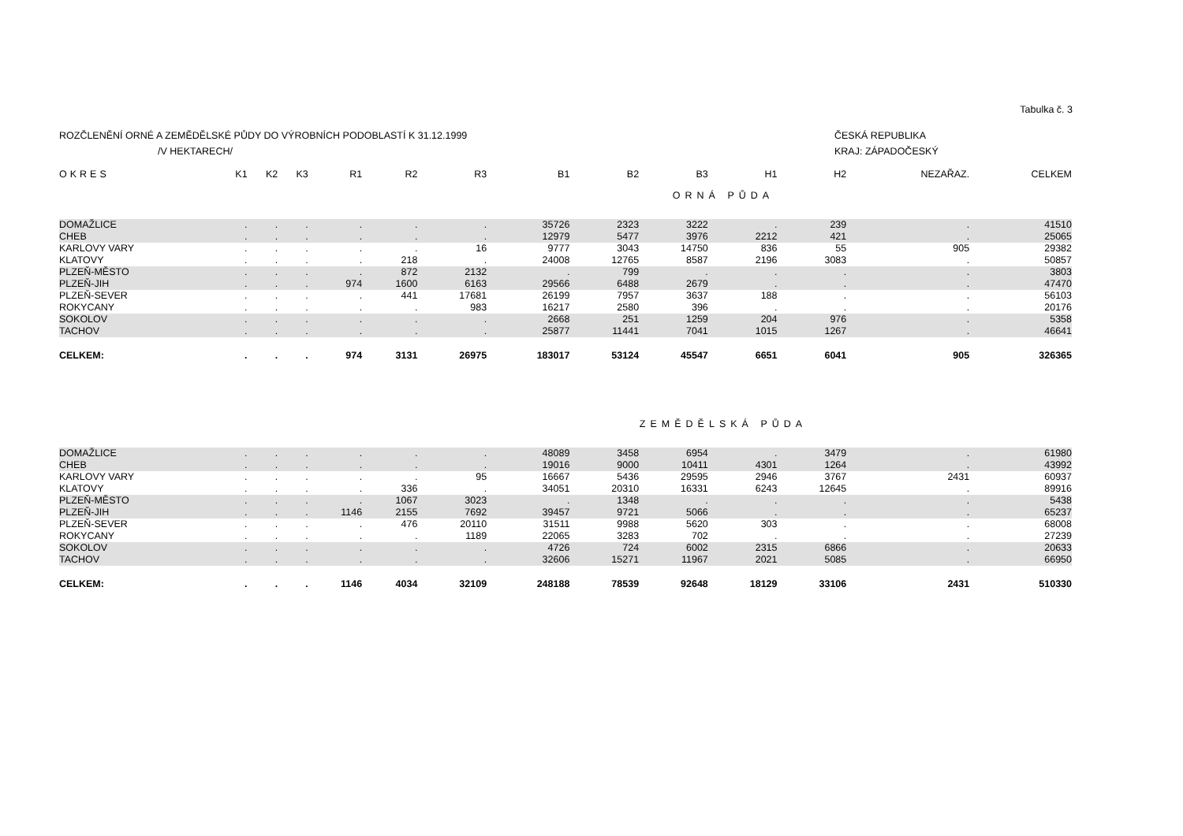Tabulka č. 3
ROZČLENĚNÍ ORNÉ A ZEMĚDĚLSKÉ PŮDY DO VÝROBNÍCH PODOBLASTÍ K 31.12.1999
/V HEKTARECH/
ČESKÁ REPUBLIKA
KRAJ: ZÁPADOČESKÝ
| OKRES | K1 | K2 | K3 | R1 | R2 | R3 | B1 | B2 | B3 | H1 | H2 | NEZAŘAZ. | CELKEM |
| --- | --- | --- | --- | --- | --- | --- | --- | --- | --- | --- | --- | --- | --- |
| ORNÁ PŮDA | | | | | | | | | | | | | |
| DOMAŽLICE | . | . | . | . | . | . | 35726 | 2323 | 3222 | . | 239 | . | 41510 |
| CHEB | . | . | . | . | . | . | 12979 | 5477 | 3976 | 2212 | 421 | . | 25065 |
| KARLOVY VARY | . | . | . | . | . | 16 | 9777 | 3043 | 14750 | 836 | 55 | 905 | 29382 |
| KLATOVY | . | . | . | . | 218 | . | 24008 | 12765 | 8587 | 2196 | 3083 | . | 50857 |
| PLZEŇ-MĚSTO | . | . | . | . | 872 | 2132 | . | 799 | . | . | . | . | 3803 |
| PLZEŇ-JIH | . | . | . | 974 | 1600 | 6163 | 29566 | 6488 | 2679 | . | . | . | 47470 |
| PLZEŇ-SEVER | . | . | . | . | 441 | 17681 | 26199 | 7957 | 3637 | 188 | . | . | 56103 |
| ROKYCANY | . | . | . | . | . | 983 | 16217 | 2580 | 396 | . | . | . | 20176 |
| SOKOLOV | . | . | . | . | . | . | 2668 | 251 | 1259 | 204 | 976 | . | 5358 |
| TACHOV | . | . | . | . | . | . | 25877 | 11441 | 7041 | 1015 | 1267 | . | 46641 |
| CELKEM: | . | . | . | 974 | 3131 | 26975 | 183017 | 53124 | 45547 | 6651 | 6041 | 905 | 326365 |
| ZEMĚDĚLSKÁ PŮDA | | | | | | | | | | | | | |
| DOMAŽLICE | . | . | . | . | . | . | 48089 | 3458 | 6954 | . | 3479 | . | 61980 |
| CHEB | . | . | . | . | . | . | 19016 | 9000 | 10411 | 4301 | 1264 | . | 43992 |
| KARLOVY VARY | . | . | . | . | . | 95 | 16667 | 5436 | 29595 | 2946 | 3767 | 2431 | 60937 |
| KLATOVY | . | . | . | . | 336 | . | 34051 | 20310 | 16331 | 6243 | 12645 | . | 89916 |
| PLZEŇ-MĚSTO | . | . | . | . | 1067 | 3023 | . | 1348 | . | . | . | . | 5438 |
| PLZEŇ-JIH | . | . | . | 1146 | 2155 | 7692 | 39457 | 9721 | 5066 | . | . | . | 65237 |
| PLZEŇ-SEVER | . | . | . | . | 476 | 20110 | 31511 | 9988 | 5620 | 303 | . | . | 68008 |
| ROKYCANY | . | . | . | . | . | 1189 | 22065 | 3283 | 702 | . | . | . | 27239 |
| SOKOLOV | . | . | . | . | . | . | 4726 | 724 | 6002 | 2315 | 6866 | . | 20633 |
| TACHOV | . | . | . | . | . | . | 32606 | 15271 | 11967 | 2021 | 5085 | . | 66950 |
| CELKEM: | . | . | . | 1146 | 4034 | 32109 | 248188 | 78539 | 92648 | 18129 | 33106 | 2431 | 510330 |